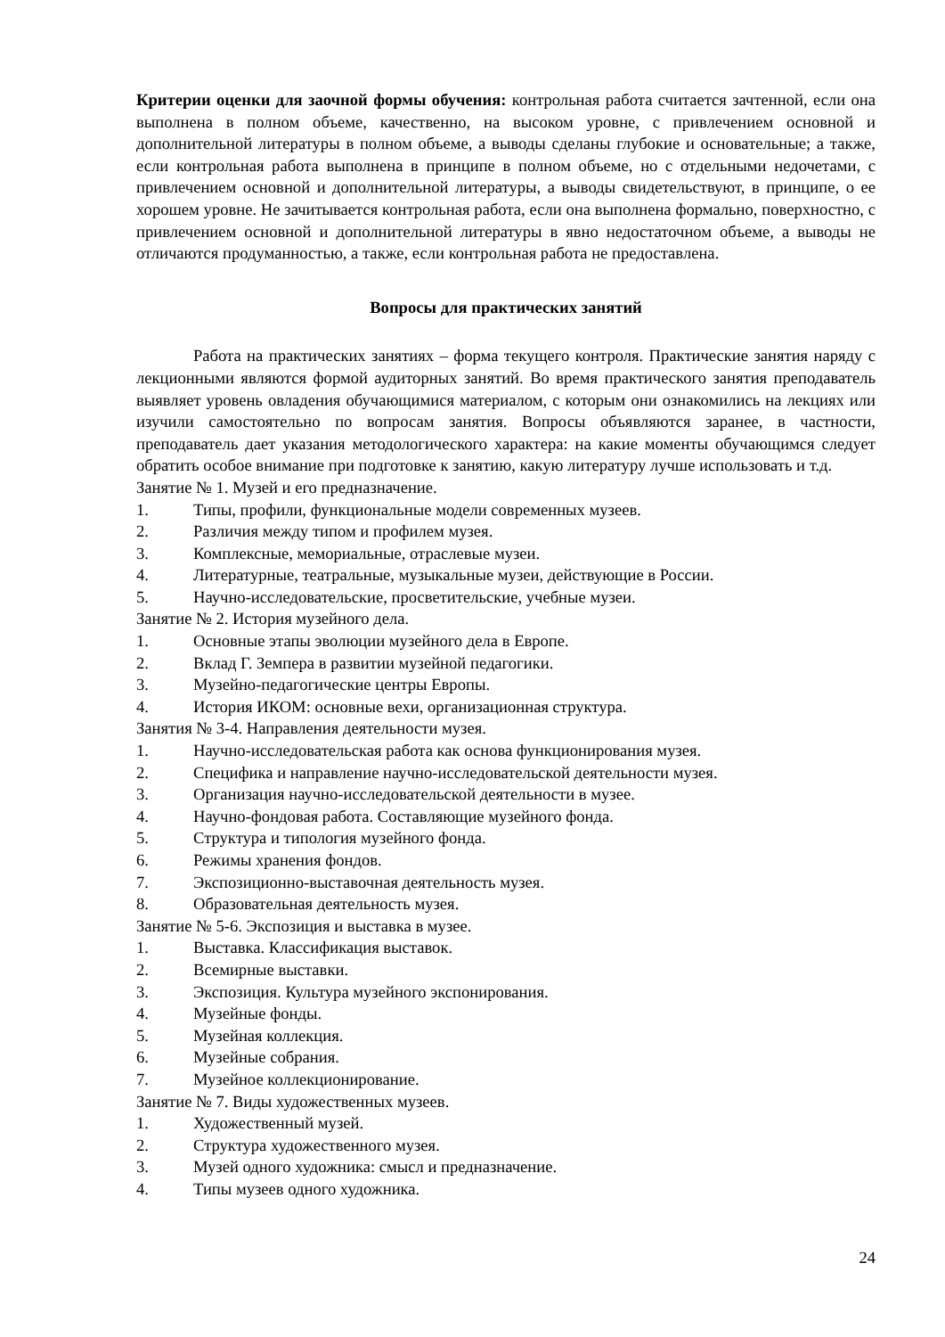Критерии оценки для заочной формы обучения: контрольная работа считается зачтенной, если она выполнена в полном объеме, качественно, на высоком уровне, с привлечением основной и дополнительной литературы в полном объеме, а выводы сделаны глубокие и основательные; а также, если контрольная работа выполнена в принципе в полном объеме, но с отдельными недочетами, с привлечением основной и дополнительной литературы, а выводы свидетельствуют, в принципе, о ее хорошем уровне. Не зачитывается контрольная работа, если она выполнена формально, поверхностно, с привлечением основной и дополнительной литературы в явно недостаточном объеме, а выводы не отличаются продуманностью, а также, если контрольная работа не предоставлена.
Вопросы для практических занятий
Работа на практических занятиях – форма текущего контроля. Практические занятия наряду с лекционными являются формой аудиторных занятий. Во время практического занятия преподаватель выявляет уровень овладения обучающимися материалом, с которым они ознакомились на лекциях или изучили самостоятельно по вопросам занятия. Вопросы объявляются заранее, в частности, преподаватель дает указания методологического характера: на какие моменты обучающимся следует обратить особое внимание при подготовке к занятию, какую литературу лучше использовать и т.д.
Занятие № 1. Музей и его предназначение.
1. Типы, профили, функциональные модели современных музеев.
2. Различия между типом и профилем музея.
3. Комплексные, мемориальные, отраслевые музеи.
4. Литературные, театральные, музыкальные музеи, действующие в России.
5. Научно-исследовательские, просветительские, учебные музеи.
Занятие № 2. История музейного дела.
1. Основные этапы эволюции музейного дела в Европе.
2. Вклад Г. Земпера в развитии музейной педагогики.
3. Музейно-педагогические центры Европы.
4. История ИКОМ: основные вехи, организационная структура.
Занятия № 3-4. Направления деятельности музея.
1. Научно-исследовательская работа как основа функционирования музея.
2. Специфика и направление научно-исследовательской деятельности музея.
3. Организация научно-исследовательской деятельности в музее.
4. Научно-фондовая работа. Составляющие музейного фонда.
5. Структура и типология музейного фонда.
6. Режимы хранения фондов.
7. Экспозиционно-выставочная деятельность музея.
8. Образовательная деятельность музея.
Занятие № 5-6. Экспозиция и выставка в музее.
1. Выставка. Классификация выставок.
2. Всемирные выставки.
3. Экспозиция. Культура музейного экспонирования.
4. Музейные фонды.
5. Музейная коллекция.
6. Музейные собрания.
7. Музейное коллекционирование.
Занятие № 7. Виды художественных музеев.
1. Художественный музей.
2. Структура художественного музея.
3. Музей одного художника: смысл и предназначение.
4. Типы музеев одного художника.
24